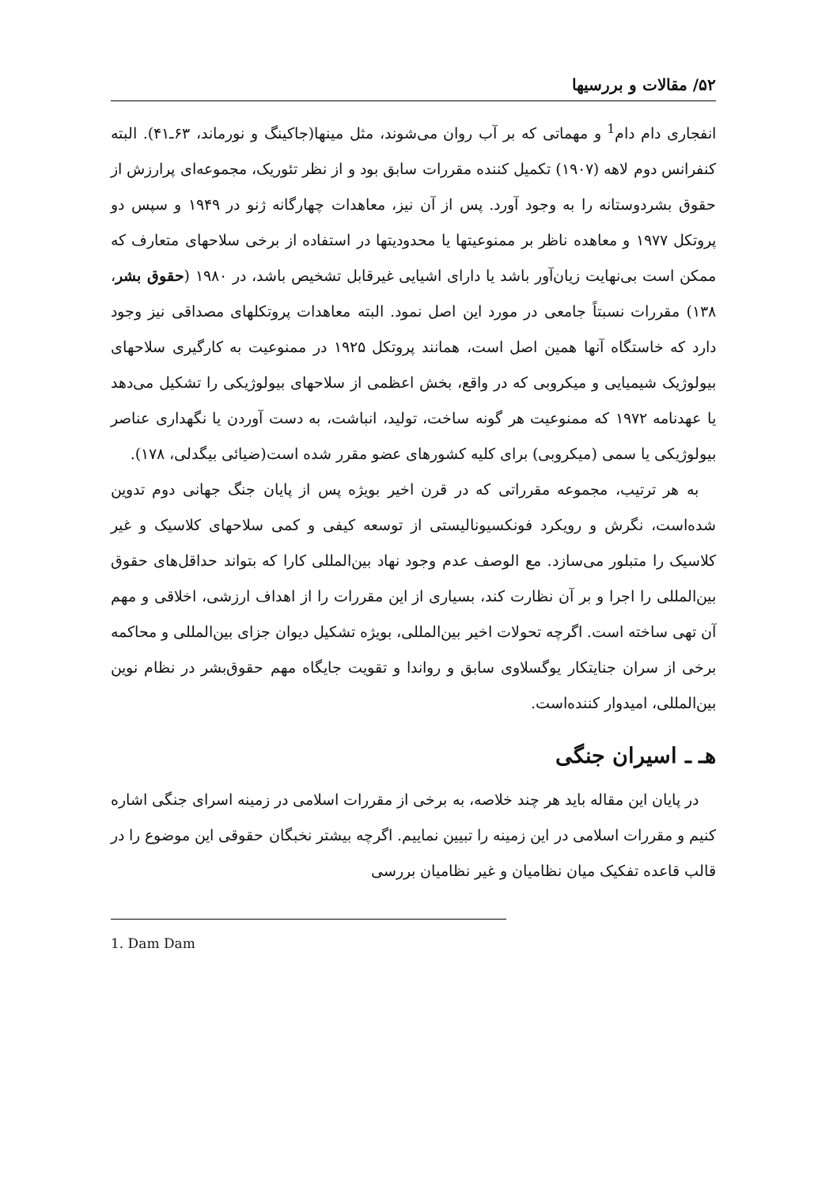۵۲/ مقالات و بررسیها
انفجاری دام دام<sup>1</sup> و مهماتی که بر آب روان می‌شوند، مثل مینها(جاکینگ و نورماند، ۶۳ـ۴۱). البته کنفرانس دوم لاهه (۱۹۰۷) تکمیل کننده مقررات سابق بود و از نظر تئوریک، مجموعه‌ای پرارزش از حقوق بشردوستانه را به وجود آورد. پس از آن نیز، معاهدات چهارگانه ژنو در ۱۹۴۹ و سپس دو پروتکل ۱۹۷۷ و معاهده ناظر بر ممنوعیتها یا محدودیتها در استفاده از برخی سلاحهای متعارف که ممکن است بی‌نهایت زیان‌آور باشد یا دارای اشیایی غیرقابل تشخیص باشد، در ۱۹۸۰ (حقوق بشر، ۱۳۸) مقررات نسبتاً جامعی در مورد این اصل نمود. البته معاهدات پروتکلهای مصداقی نیز وجود دارد که خاستگاه آنها همین اصل است، همانند پروتکل ۱۹۲۵ در ممنوعیت به کارگیری سلاحهای بیولوژیک شیمیایی و میکروبی که در واقع، بخش اعظمی از سلاحهای بیولوژیکی را تشکیل می‌دهد یا عهدنامه ۱۹۷۲ که ممنوعیت هر گونه ساخت، تولید، انباشت، به دست آوردن یا نگهداری عناصر بیولوژیکی یا سمی (میکروبی) برای کلیه کشورهای عضو مقرر شده است(ضیائی بیگدلی، ۱۷۸).
به هر ترتیب، مجموعه مقرراتی که در قرن اخیر بویژه پس از پایان جنگ جهانی دوم تدوین شده‌است، نگرش و رویکرد فونکسیونالیستی از توسعه کیفی و کمی سلاحهای کلاسیک و غیر کلاسیک را متبلور می‌سازد. مع الوصف عدم وجود نهاد بین‌المللی کارا که بتواند حداقل‌های حقوق بین‌المللی را اجرا و بر آن نظارت کند، بسیاری از این مقررات را از اهداف ارزشی، اخلاقی و مهم آن تهی ساخته است. اگرچه تحولات اخیر بین‌المللی، بویژه تشکیل دیوان جزای بین‌المللی و محاکمه برخی از سران جنایتکار یوگسلاوی سابق و رواندا و تقویت جایگاه مهم حقوق‌بشر در نظام نوین بین‌المللی، امیدوار کننده‌است.
هـ ـ اسیران جنگی
در پایان این مقاله باید هر چند خلاصه، به برخی از مقررات اسلامی در زمینه اسرای جنگی اشاره کنیم و مقررات اسلامی در این زمینه را تبیین نماییم. اگرچه بیشتر نخبگان حقوقی این موضوع را در قالب قاعده تفکیک میان نظامیان و غیر نظامیان بررسی
1. Dam Dam